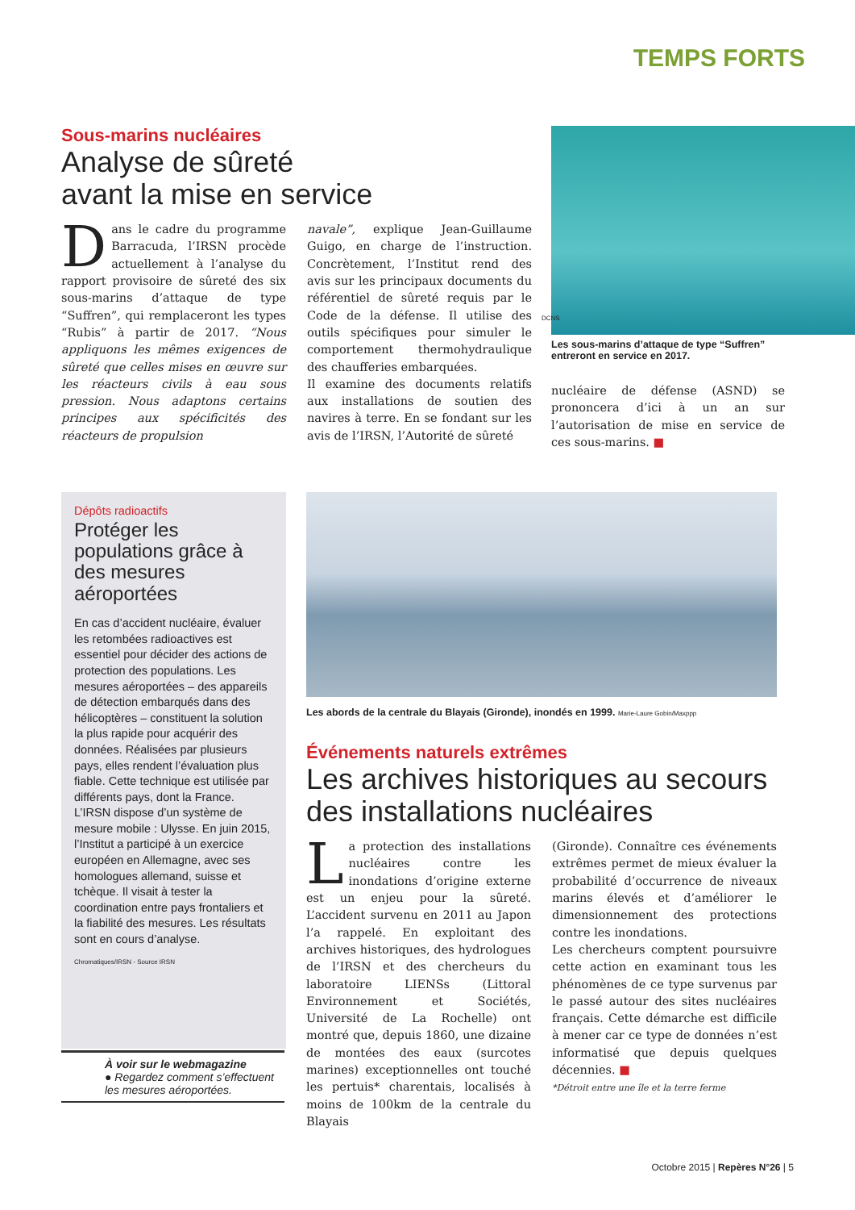TEMPS FORTS
Sous-marins nucléaires
Analyse de sûreté
avant la mise en service
Dans le cadre du programme Barracuda, l’IRSN procède actuellement à l’analyse du rapport provisoire de sûreté des six sous-marins d’attaque de type “Suffren”, qui remplaceront les types “Rubis” à partir de 2017. “Nous appliquons les mêmes exigences de sûreté que celles mises en œuvre sur les réacteurs civils à eau sous pression. Nous adaptons certains principes aux spécificités des réacteurs de propulsion
navale”, explique Jean-Guillaume Guigo, en charge de l’instruction. Concrètement, l’Institut rend des avis sur les principaux documents du référentiel de sûreté requis par le Code de la défense. Il utilise des outils spécifiques pour simuler le comportement thermohydraulique des chaufferies embarquées.
Il examine des documents relatifs aux installations de soutien des navires à terre. En se fondant sur les avis de l’IRSN, l’Autorité de sûreté
Les sous-marins d’attaque de type “Suffren” entreront en service en 2017.
nucléaire de défense (ASND) se prononcera d’ici à un an sur l’autorisation de mise en service de ces sous-marins. ■
DCNS
Dépôts radioactifs
Protéger les populations grâce à des mesures aéroportées
En cas d’accident nucléaire, évaluer les retombées radioactives est essentiel pour décider des actions de protection des populations. Les mesures aéroportées – des appareils de détection embarqués dans des hélicoptères – constituent la solution la plus rapide pour acquérir des données. Réalisées par plusieurs pays, elles rendent l’évaluation plus fiable. Cette technique est utilisée par différents pays, dont la France. L’IRSN dispose d’un système de mesure mobile : Ulysse. En juin 2015, l’Institut a participé à un exercice européen en Allemagne, avec ses homologues allemand, suisse et tchèque. Il visait à tester la coordination entre pays frontaliers et la fiabilité des mesures. Les résultats sont en cours d’analyse.
Chromatiques/IRSN - Source IRSN
À voir sur le webmagazine
● Regardez comment s’effectuent les mesures aéroportées.
Les abords de la centrale du Blayais (Gironde), inondés en 1999. Marie-Laure Gobin/Maxppp
Événements naturels extrêmes
Les archives historiques au secours des installations nucléaires
La protection des installations nucléaires contre les inondations d’origine externe est un enjeu pour la sûreté. L’accident survenu en 2011 au Japon l’a rappelé. En exploitant des archives historiques, des hydrologues de l’IRSN et des chercheurs du laboratoire LIENSs (Littoral Environnement et Sociétés, Université de La Rochelle) ont montré que, depuis 1860, une dizaine de montées des eaux (surcotes marines) exceptionnelles ont touché les pertuis* charentais, localisés à moins de 100km de la centrale du Blayais
(Gironde). Connaître ces événements extrêmes permet de mieux évaluer la probabilité d’occurrence de niveaux marins élevés et d’améliorer le dimensionnement des protections contre les inondations.
Les chercheurs comptent poursuivre cette action en examinant tous les phénomènes de ce type survenus par le passé autour des sites nucléaires français. Cette démarche est difficile à mener car ce type de données n’est informatisé que depuis quelques décennies. ■
*Détroit entre une île et la terre ferme
Octobre 2015 | Repères N°26 | 5